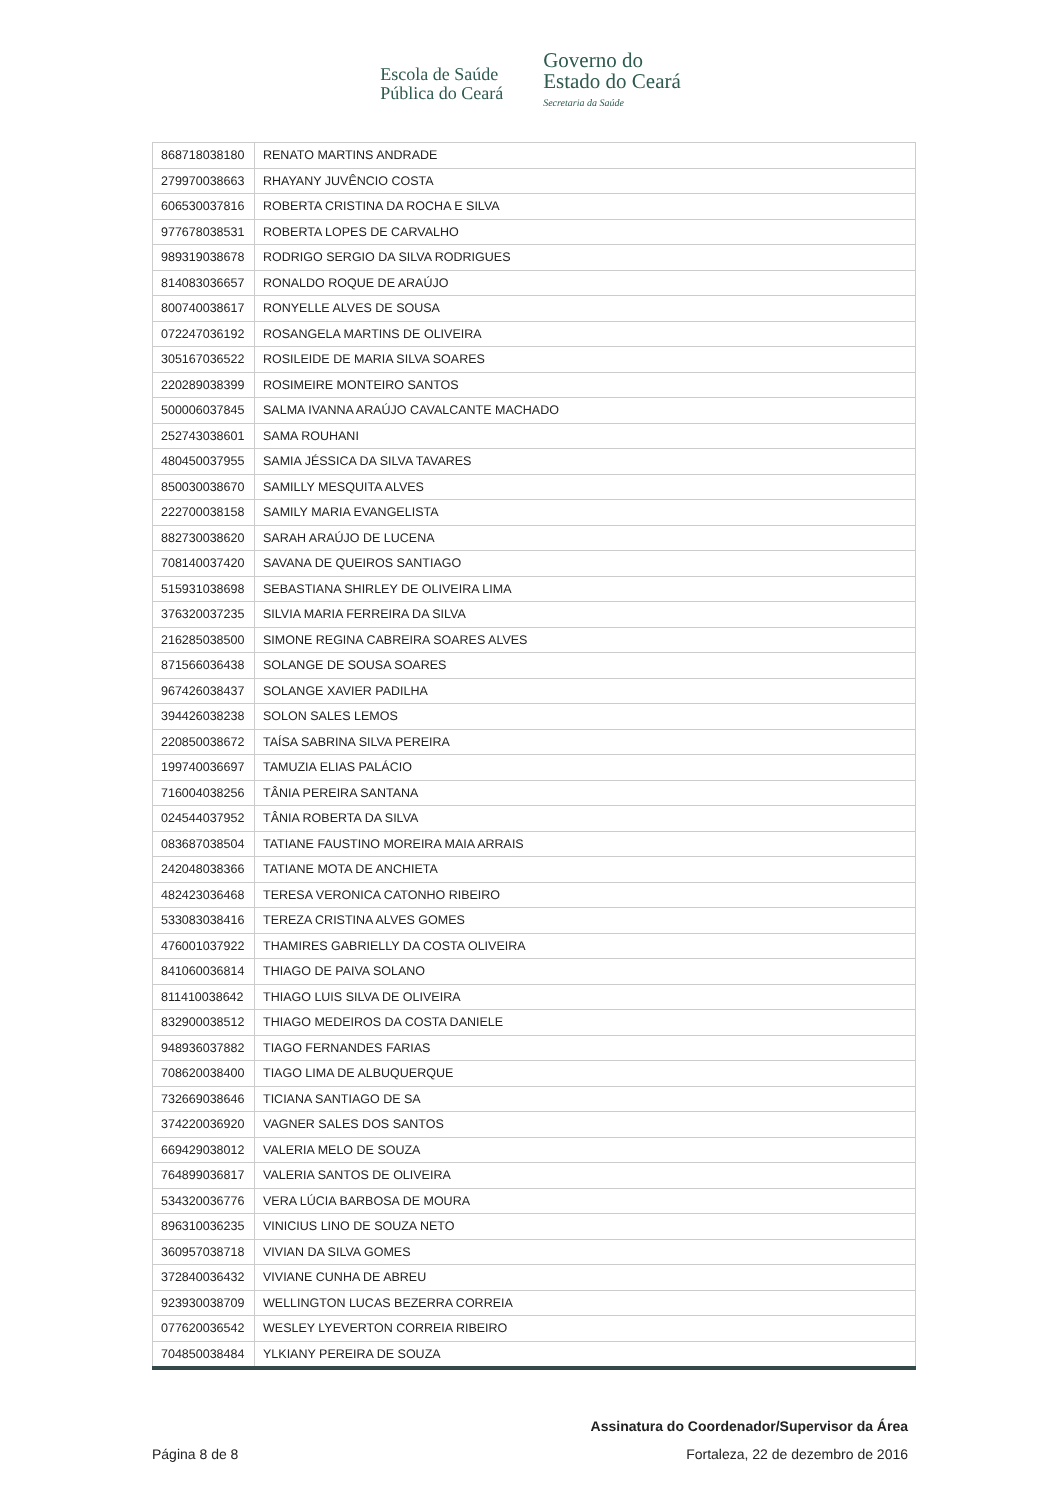Escola de Saúde
Pública do Ceará
Governo do
Estado do Ceará
Secretaria da Saúde
| 868718038180 | RENATO MARTINS ANDRADE |
| 279970038663 | RHAYANY JUVÊNCIO COSTA |
| 606530037816 | ROBERTA CRISTINA DA ROCHA E SILVA |
| 977678038531 | ROBERTA LOPES DE CARVALHO |
| 989319038678 | RODRIGO SERGIO DA SILVA RODRIGUES |
| 814083036657 | RONALDO ROQUE DE ARAÚJO |
| 800740038617 | RONYELLE ALVES DE SOUSA |
| 072247036192 | ROSANGELA MARTINS DE OLIVEIRA |
| 305167036522 | ROSILEIDE DE MARIA SILVA SOARES |
| 220289038399 | ROSIMEIRE MONTEIRO SANTOS |
| 500006037845 | SALMA IVANNA ARAÚJO CAVALCANTE MACHADO |
| 252743038601 | SAMA ROUHANI |
| 480450037955 | SAMIA JÉSSICA DA SILVA TAVARES |
| 850030038670 | SAMILLY MESQUITA ALVES |
| 222700038158 | SAMILY MARIA EVANGELISTA |
| 882730038620 | SARAH ARAÚJO DE LUCENA |
| 708140037420 | SAVANA DE QUEIROS SANTIAGO |
| 515931038698 | SEBASTIANA SHIRLEY DE OLIVEIRA LIMA |
| 376320037235 | SILVIA MARIA FERREIRA DA SILVA |
| 216285038500 | SIMONE REGINA CABREIRA SOARES ALVES |
| 871566036438 | SOLANGE DE SOUSA SOARES |
| 967426038437 | SOLANGE XAVIER PADILHA |
| 394426038238 | SOLON SALES LEMOS |
| 220850038672 | TAÍSA SABRINA SILVA PEREIRA |
| 199740036697 | TAMUZIA ELIAS PALÁCIO |
| 716004038256 | TÂNIA PEREIRA SANTANA |
| 024544037952 | TÂNIA ROBERTA DA SILVA |
| 083687038504 | TATIANE FAUSTINO MOREIRA MAIA ARRAIS |
| 242048038366 | TATIANE MOTA DE ANCHIETA |
| 482423036468 | TERESA VERONICA CATONHO RIBEIRO |
| 533083038416 | TEREZA CRISTINA ALVES GOMES |
| 476001037922 | THAMIRES GABRIELLY DA COSTA OLIVEIRA |
| 841060036814 | THIAGO DE PAIVA SOLANO |
| 811410038642 | THIAGO LUIS SILVA DE OLIVEIRA |
| 832900038512 | THIAGO MEDEIROS DA COSTA DANIELE |
| 948936037882 | TIAGO FERNANDES FARIAS |
| 708620038400 | TIAGO LIMA DE ALBUQUERQUE |
| 732669038646 | TICIANA SANTIAGO DE SA |
| 374220036920 | VAGNER SALES DOS SANTOS |
| 669429038012 | VALERIA MELO DE SOUZA |
| 764899036817 | VALERIA SANTOS DE OLIVEIRA |
| 534320036776 | VERA LÚCIA BARBOSA DE MOURA |
| 896310036235 | VINICIUS LINO DE SOUZA NETO |
| 360957038718 | VIVIAN DA SILVA GOMES |
| 372840036432 | VIVIANE CUNHA DE ABREU |
| 923930038709 | WELLINGTON LUCAS BEZERRA CORREIA |
| 077620036542 | WESLEY LYEVERTON CORREIA RIBEIRO |
| 704850038484 | YLKIANY PEREIRA DE SOUZA |
Assinatura do Coordenador/Supervisor da Área
Página 8 de 8 Fortaleza, 22 de dezembro de 2016